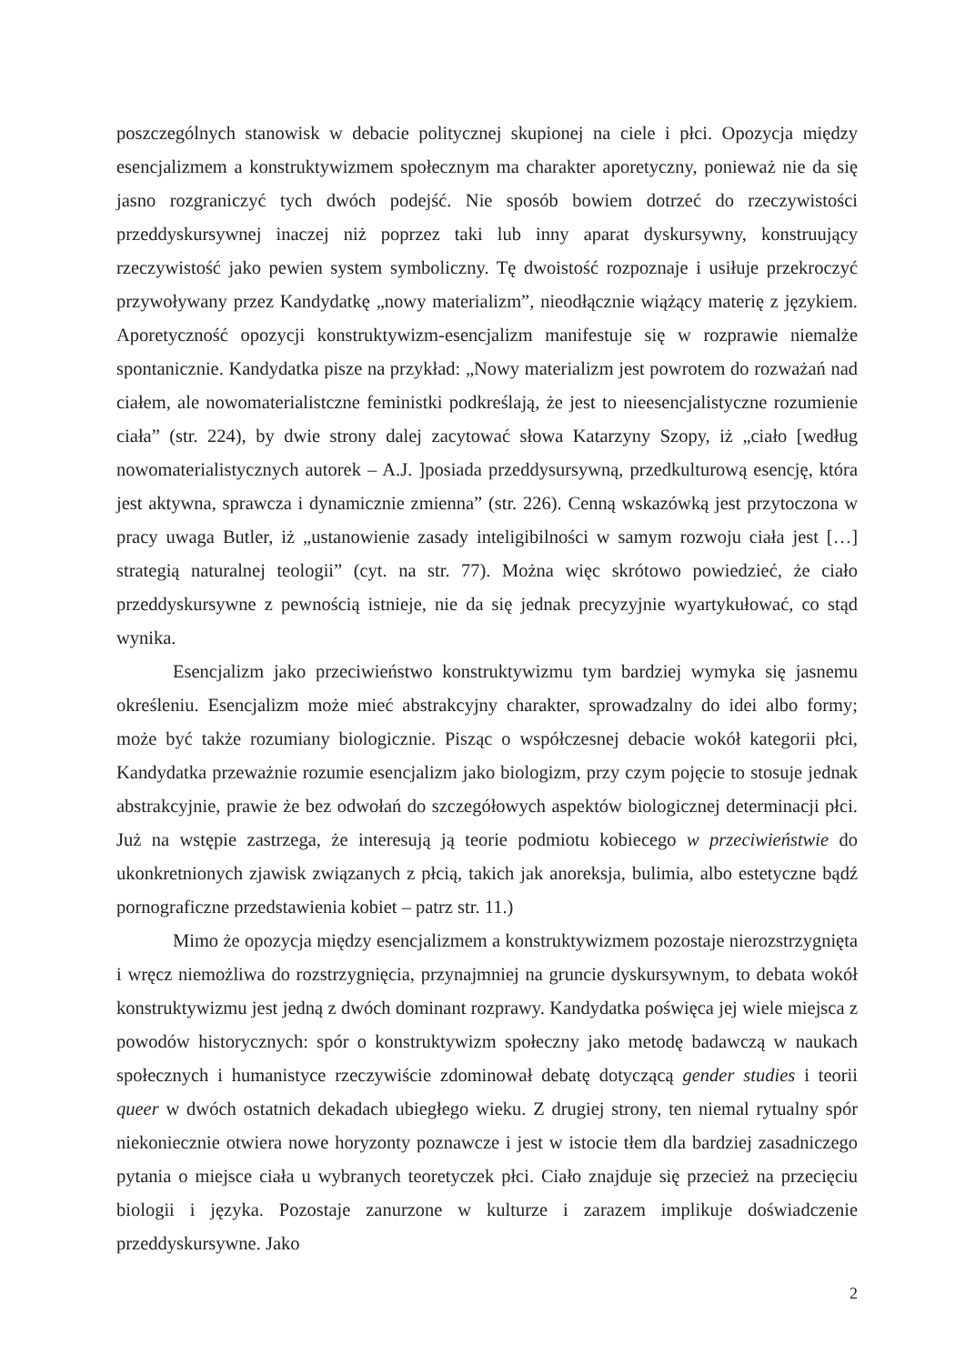poszczególnych stanowisk w debacie politycznej skupionej na ciele i płci. Opozycja między esencjalizmem a konstruktywizmem społecznym ma charakter aporetyczny, ponieważ nie da się jasno rozgraniczyć tych dwóch podejść. Nie sposób bowiem dotrzeć do rzeczywistości przeddyskursywnej inaczej niż poprzez taki lub inny aparat dyskursywny, konstruujący rzeczywistość jako pewien system symboliczny. Tę dwoistość rozpoznaje i usiłuje przekroczyć przywoływany przez Kandydatkę „nowy materializm”, nieodłącznie wiążący materię z językiem. Aporetyczność opozycji konstruktywizm-esencjalizm manifestuje się w rozprawie niemalże spontanicznie. Kandydatka pisze na przykład: „Nowy materializm jest powrotem do rozważań nad ciałem, ale nowomaterialistczne feministki podkreślają, że jest to nieesencjalistyczne rozumienie ciała” (str. 224), by dwie strony dalej zacytować słowa Katarzyny Szopy, iż „ciało [według nowomaterialistycznych autorek – A.J. ]posiada przeddysursywną, przedkulturową esencję, która jest aktywna, sprawcza i dynamicznie zmienna” (str. 226). Cenną wskazówką jest przytoczona w pracy uwaga Butler, iż „ustanowienie zasady inteligibilności w samym rozwoju ciała jest […] strategią naturalnej teologii” (cyt. na str. 77). Można więc skrótowo powiedzieć, że ciało przeddyskursywne z pewnością istnieje, nie da się jednak precyzyjnie wyartykułować, co stąd wynika.
Esencjalizm jako przeciwieństwo konstruktywizmu tym bardziej wymyka się jasnemu określeniu. Esencjalizm może mieć abstrakcyjny charakter, sprowadzalny do idei albo formy; może być także rozumiany biologicznie. Pisząc o współczesnej debacie wokół kategorii płci, Kandydatka przeważnie rozumie esencjalizm jako biologizm, przy czym pojęcie to stosuje jednak abstrakcyjnie, prawie że bez odwołań do szczegółowych aspektów biologicznej determinacji płci. Już na wstępie zastrzega, że interesują ją teorie podmiotu kobiecego w przeciwieństwie do ukonkretnionych zjawisk związanych z płcią, takich jak anoreksja, bulimia, albo estetyczne bądź pornograficzne przedstawienia kobiet – patrz str. 11.)
Mimo że opozycja między esencjalizmem a konstruktywizmem pozostaje nierozstrzygnięta i wręcz niemożliwa do rozstrzygnięcia, przynajmniej na gruncie dyskursywnym, to debata wokół konstruktywizmu jest jedną z dwóch dominant rozprawy. Kandydatka poświęca jej wiele miejsca z powodów historycznych: spór o konstruktywizm społeczny jako metodę badawczą w naukach społecznych i humanistyce rzeczywiście zdominował debatę dotyczącą gender studies i teorii queer w dwóch ostatnich dekadach ubiegłego wieku. Z drugiej strony, ten niemal rytualny spór niekoniecznie otwiera nowe horyzonty poznawcze i jest w istocie tłem dla bardziej zasadniczego pytania o miejsce ciała u wybranych teoretyczek płci. Ciało znajduje się przecież na przecięciu biologii i języka. Pozostaje zanurzone w kulturze i zarazem implikuje doświadczenie przeddyskursywne. Jako
2